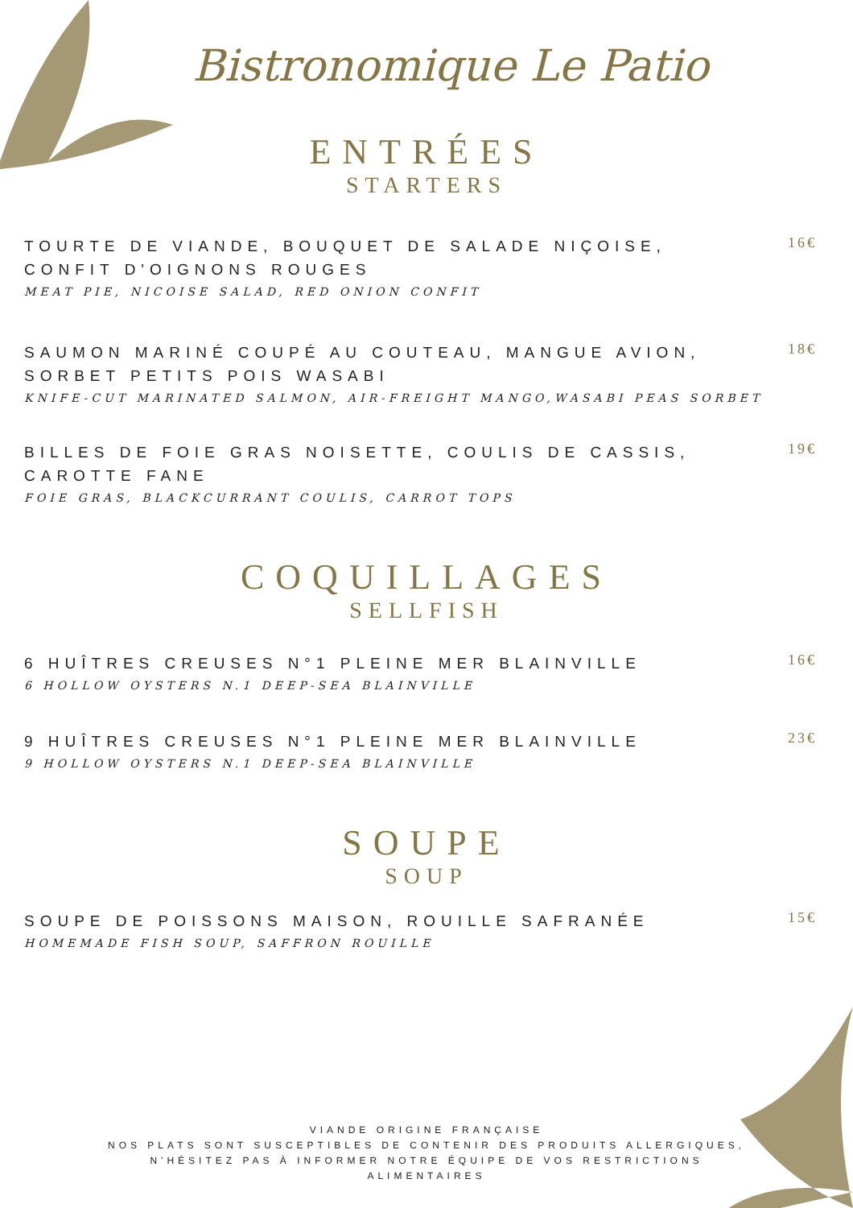Bistronomique Le Patio
ENTRÉES
STARTERS
TOURTE DE VIANDE, BOUQUET DE SALADE NIÇOISE, CONFIT D'OIGNONS ROUGES
MEAT PIE, NICOISE SALAD, RED ONION CONFIT
16€
SAUMON MARINÉ COUPÉ AU COUTEAU, MANGUE AVION, SORBET PETITS POIS WASABI
KNIFE-CUT MARINATED SALMON, AIR-FREIGHT MANGO,WASABI PEAS SORBET
18€
BILLES DE FOIE GRAS NOISETTE, COULIS DE CASSIS, CAROTTE FANE
FOIE GRAS, BLACKCURRANT COULIS, CARROT TOPS
19€
COQUILLAGES
SELLFISH
6 HUÎTRES CREUSES N°1 PLEINE MER BLAINVILLE
6 HOLLOW OYSTERS N.1 DEEP-SEA BLAINVILLE
16€
9 HUÎTRES CREUSES N°1 PLEINE MER BLAINVILLE
9 HOLLOW OYSTERS N.1 DEEP-SEA BLAINVILLE
23€
SOUPE
SOUP
SOUPE DE POISSONS MAISON, ROUILLE SAFRANÉE
HOMEMADE FISH SOUP, SAFFRON ROUILLE
15€
VIANDE ORIGINE FRANÇAISE
NOS PLATS SONT SUSCEPTIBLES DE CONTENIR DES PRODUITS ALLERGIQUES,
N'HÉSITEZ PAS À INFORMER NOTRE ÉQUIPE DE VOS RESTRICTIONS
ALIMENTAIRES